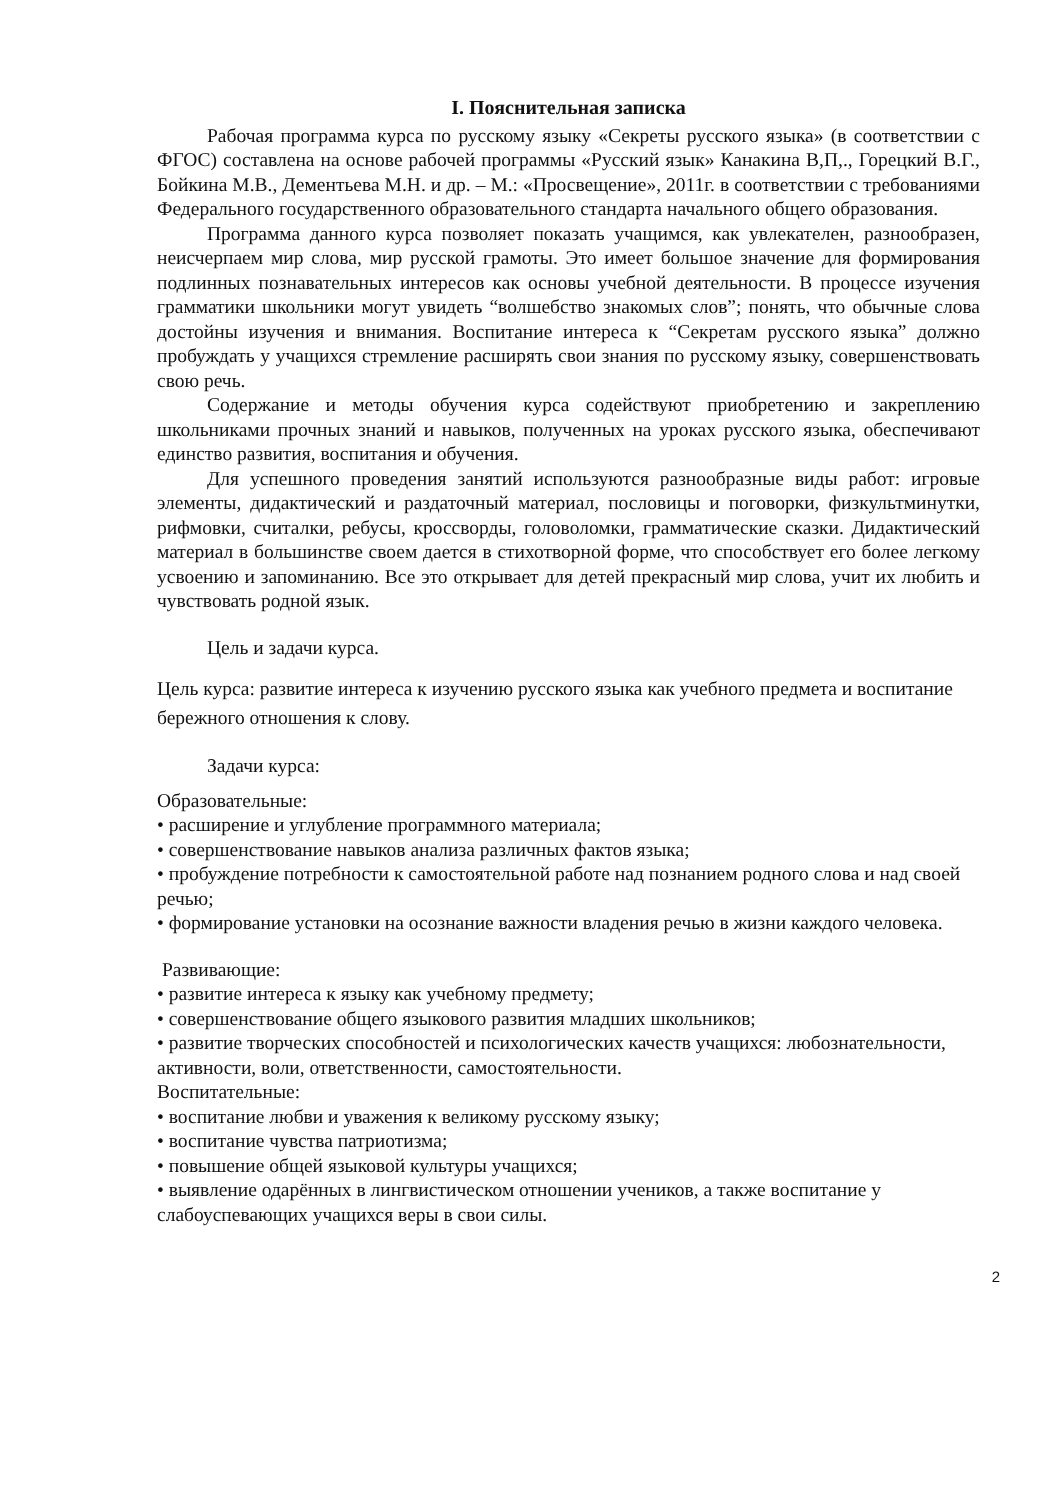I. Пояснительная записка
Рабочая программа курса по русскому языку «Секреты русского языка» (в соответствии с ФГОС) составлена на основе рабочей программы «Русский язык» Канакина В,П,., Горецкий В.Г., Бойкина М.В., Дементьева М.Н. и др. – М.: «Просвещение», 2011г. в соответствии с требованиями Федерального государственного образовательного стандарта начального общего образования.
Программа данного курса позволяет показать учащимся, как увлекателен, разнообразен, неисчерпаем мир слова, мир русской грамоты. Это имеет большое значение для формирования подлинных познавательных интересов как основы учебной деятельности. В процессе изучения грамматики школьники могут увидеть “волшебство знакомых слов”; понять, что обычные слова достойны изучения и внимания. Воспитание интереса к “Секретам русского языка” должно пробуждать у учащихся стремление расширять свои знания по русскому языку, совершенствовать свою речь.
Содержание и методы обучения курса содействуют приобретению и закреплению школьниками прочных знаний и навыков, полученных на уроках русского языка, обеспечивают единство развития, воспитания и обучения.
Для успешного проведения занятий используются разнообразные виды работ: игровые элементы, дидактический и раздаточный материал, пословицы и поговорки, физкультминутки, рифмовки, считалки, ребусы, кроссворды, головоломки, грамматические сказки. Дидактический материал в большинстве своем дается в стихотворной форме, что способствует его более легкому усвоению и запоминанию. Все это открывает для детей прекрасный мир слова, учит их любить и чувствовать родной язык.
Цель и задачи курса.
Цель курса: развитие интереса к изучению русского языка как учебного предмета и воспитание бережного отношения к слову.
Задачи курса:
Образовательные:
• расширение и углубление программного материала;
• совершенствование навыков анализа различных фактов языка;
• пробуждение потребности к самостоятельной работе над познанием родного слова и над своей речью;
• формирование установки на осознание важности владения речью в жизни каждого человека.
Развивающие:
• развитие интереса к языку как учебному предмету;
• совершенствование общего языкового развития младших школьников;
• развитие творческих способностей и психологических качеств учащихся: любознательности, активности, воли, ответственности, самостоятельности.
Воспитательные:
• воспитание любви и уважения к великому русскому языку;
• воспитание чувства патриотизма;
• повышение общей языковой культуры учащихся;
• выявление одарённых в лингвистическом отношении учеников, а также воспитание у слабоуспевающих учащихся веры в свои силы.
2